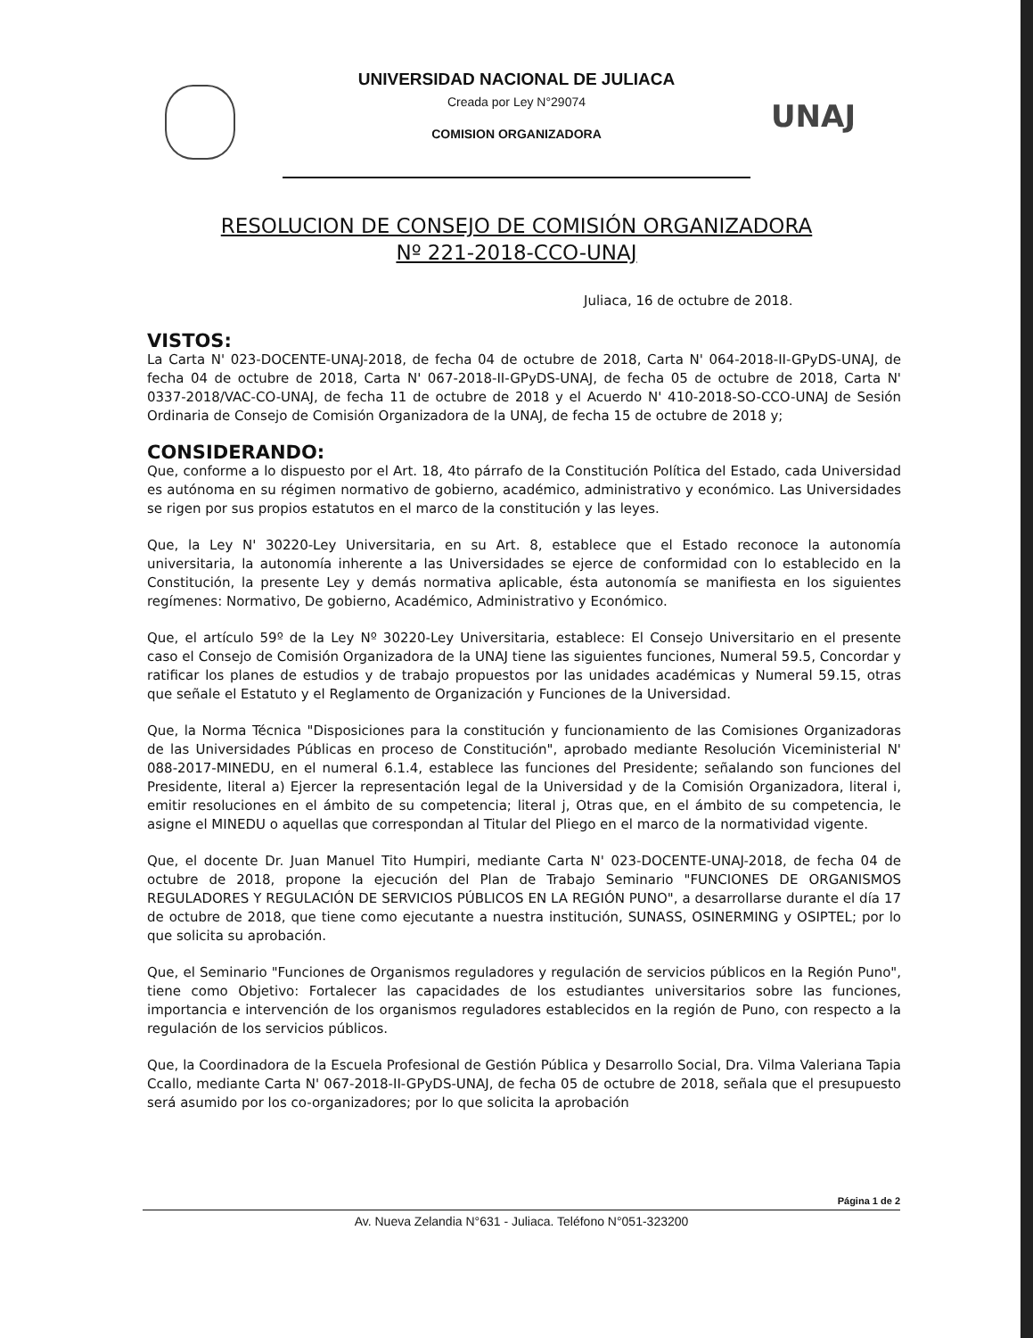UNAJ
UNIVERSIDAD NACIONAL DE JULIACA
Creada por Ley N°29074
COMISION ORGANIZADORA
RESOLUCION DE CONSEJO DE COMISIÓN ORGANIZADORA
Nº 221-2018-CCO-UNAJ
Juliaca, 16 de octubre de 2018.
VISTOS:
La Carta N' 023-DOCENTE-UNAJ-2018, de fecha 04 de octubre de 2018, Carta N' 064-2018-II-GPyDS-UNAJ, de fecha 04 de octubre de 2018, Carta N' 067-2018-II-GPyDS-UNAJ, de fecha 05 de octubre de 2018, Carta N' 0337-2018/VAC-CO-UNAJ, de fecha 11 de octubre de 2018 y el Acuerdo N' 410-2018-SO-CCO-UNAJ de Sesión Ordinaria de Consejo de Comisión Organizadora de la UNAJ, de fecha 15 de octubre de 2018 y;
CONSIDERANDO:
Que, conforme a lo dispuesto por el Art. 18, 4to párrafo de la Constitución Política del Estado, cada Universidad es autónoma en su régimen normativo de gobierno, académico, administrativo y económico. Las Universidades se rigen por sus propios estatutos en el marco de la constitución y las leyes.
Que, la Ley N' 30220-Ley Universitaria, en su Art. 8, establece que el Estado reconoce la autonomía universitaria, la autonomía inherente a las Universidades se ejerce de conformidad con lo establecido en la Constitución, la presente Ley y demás normativa aplicable, ésta autonomía se manifiesta en los siguientes regímenes: Normativo, De gobierno, Académico, Administrativo y Económico.
Que, el artículo 59º de la Ley Nº 30220-Ley Universitaria, establece: El Consejo Universitario en el presente caso el Consejo de Comisión Organizadora de la UNAJ tiene las siguientes funciones, Numeral 59.5, Concordar y ratificar los planes de estudios y de trabajo propuestos por las unidades académicas y Numeral 59.15, otras que señale el Estatuto y el Reglamento de Organización y Funciones de la Universidad.
Que, la Norma Técnica "Disposiciones para la constitución y funcionamiento de las Comisiones Organizadoras de las Universidades Públicas en proceso de Constitución", aprobado mediante Resolución Viceministerial N' 088-2017-MINEDU, en el numeral 6.1.4, establece las funciones del Presidente; señalando son funciones del Presidente, literal a) Ejercer la representación legal de la Universidad y de la Comisión Organizadora, literal i, emitir resoluciones en el ámbito de su competencia; literal j, Otras que, en el ámbito de su competencia, le asigne el MINEDU o aquellas que correspondan al Titular del Pliego en el marco de la normatividad vigente.
Que, el docente Dr. Juan Manuel Tito Humpiri, mediante Carta N' 023-DOCENTE-UNAJ-2018, de fecha 04 de octubre de 2018, propone la ejecución del Plan de Trabajo Seminario "FUNCIONES DE ORGANISMOS REGULADORES Y REGULACIÓN DE SERVICIOS PÚBLICOS EN LA REGIÓN PUNO", a desarrollarse durante el día 17 de octubre de 2018, que tiene como ejecutante a nuestra institución, SUNASS, OSINERMING y OSIPTEL; por lo que solicita su aprobación.
Que, el Seminario "Funciones de Organismos reguladores y regulación de servicios públicos en la Región Puno", tiene como Objetivo: Fortalecer las capacidades de los estudiantes universitarios sobre las funciones, importancia e intervención de los organismos reguladores establecidos en la región de Puno, con respecto a la regulación de los servicios públicos.
Que, la Coordinadora de la Escuela Profesional de Gestión Pública y Desarrollo Social, Dra. Vilma Valeriana Tapia Ccallo, mediante Carta N' 067-2018-II-GPyDS-UNAJ, de fecha 05 de octubre de 2018, señala que el presupuesto será asumido por los co-organizadores; por lo que solicita la aprobación
Página 1 de 2
Av. Nueva Zelandia N°631 - Juliaca. Teléfono N°051-323200